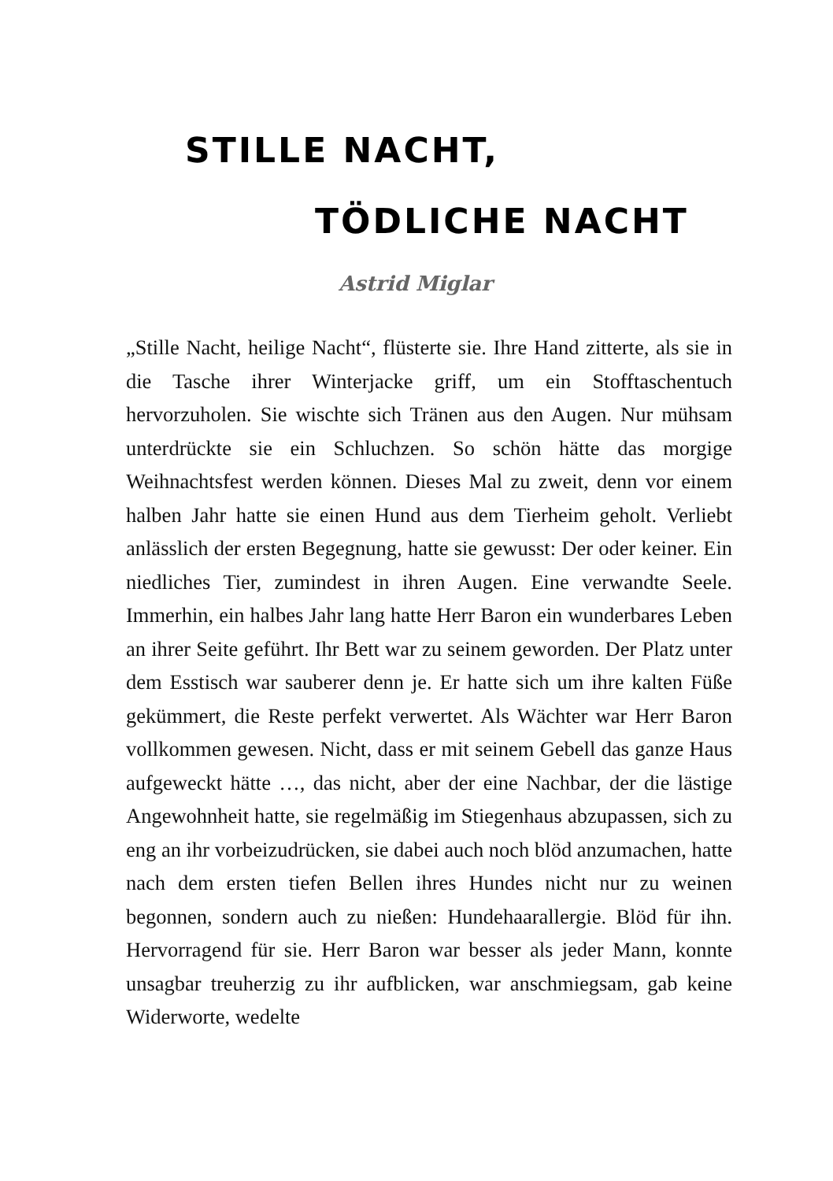STILLE NACHT,
TÖDLICHE NACHT
Astrid Miglar
„Stille Nacht, heilige Nacht“, flüsterte sie. Ihre Hand zitterte, als sie in die Tasche ihrer Winterjacke griff, um ein Stofftaschentuch hervorzuholen. Sie wischte sich Tränen aus den Augen. Nur mühsam unterdrückte sie ein Schluchzen. So schön hätte das morgige Weihnachtsfest werden können. Dieses Mal zu zweit, denn vor einem halben Jahr hatte sie einen Hund aus dem Tierheim geholt. Verliebt anlässlich der ersten Begegnung, hatte sie gewusst: Der oder keiner. Ein niedliches Tier, zumindest in ihren Augen. Eine verwandte Seele. Immerhin, ein halbes Jahr lang hatte Herr Baron ein wunderbares Leben an ihrer Seite geführt. Ihr Bett war zu seinem geworden. Der Platz unter dem Esstisch war sauberer denn je. Er hatte sich um ihre kalten Füße gekümmert, die Reste perfekt verwertet. Als Wächter war Herr Baron vollkommen gewesen. Nicht, dass er mit seinem Gebell das ganze Haus aufgeweckt hätte …, das nicht, aber der eine Nachbar, der die lästige Angewohnheit hatte, sie regelmäßig im Stiegenhaus abzupassen, sich zu eng an ihr vorbeizudrücken, sie dabei auch noch blöd anzumachen, hatte nach dem ersten tiefen Bellen ihres Hundes nicht nur zu weinen begonnen, sondern auch zu nießen: Hundehaarallergie. Blöd für ihn. Hervorragend für sie. Herr Baron war besser als jeder Mann, konnte unsagbar treuherzig zu ihr aufblicken, war anschmiegsam, gab keine Widerworte, wedelte